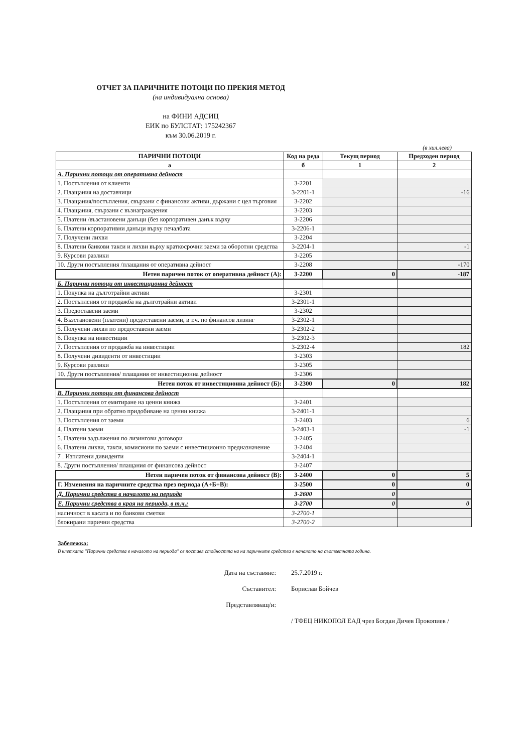ОТЧЕТ ЗА ПАРИЧНИТЕ ПОТОЦИ ПО ПРЕКИЯ МЕТОД
(на индивидуална основа)
на ФИНИ АДСИЦ
ЕИК по БУЛСТАТ: 175242367
към 30.06.2019 г.
(в хил.лева)
| ПАРИЧНИ ПОТОЦИ | Код на реда | Текущ период | Предходен период |
| --- | --- | --- | --- |
| а | б | 1 | 2 |
| А. Парични потоци от оперативна дейност | | | |
| 1. Постъпления от клиенти | 3-2201 | | |
| 2. Плащания на доставчици | 3-2201-1 | | -16 |
| 3. Плащания/постъпления, свързани с финансови активи, държани с цел търговия | 3-2202 | | |
| 4. Плащания, свързани с възнаграждения | 3-2203 | | |
| 5. Платени /възстановени данъци (без корпоративен данък върху | 3-2206 | | |
| 6. Платени корпоративни данъци върху печалбата | 3-2206-1 | | |
| 7. Получени лихви | 3-2204 | | |
| 8. Платени банкови такси и лихви върху краткосрочни заеми за оборотни средства | 3-2204-1 | | -1 |
| 9. Курсови разлики | 3-2205 | | |
| 10. Други постъпления /плащания от оперативна дейност | 3-2208 | | -170 |
| Нетен паричен поток от оперативна дейност (А): | 3-2200 | 0 | -187 |
| Б. Парични потоци от инвестиционна дейност | | | |
| 1. Покупка на дълготрайни активи | 3-2301 | | |
| 2. Постъпления от продажба на дълготрайни активи | 3-2301-1 | | |
| 3. Предоставени заеми | 3-2302 | | |
| 4. Възстановени (платени) предоставени заеми, в т.ч. по финансов лизинг | 3-2302-1 | | |
| 5. Получени лихви по предоставени заеми | 3-2302-2 | | |
| 6. Покупка на инвестиции | 3-2302-3 | | |
| 7. Постъпления от продажба на инвестиции | 3-2302-4 | | 182 |
| 8. Получени дивиденти от инвестиции | 3-2303 | | |
| 9. Курсови разлики | 3-2305 | | |
| 10. Други постъпления/ плащания от инвестиционна дейност | 3-2306 | | |
| Нетен поток от инвестиционна дейност (Б): | 3-2300 | 0 | 182 |
| В. Парични потоци от финансова дейност | | | |
| 1. Постъпления от емитиране на ценни книжа | 3-2401 | | |
| 2. Плащания при обратно придобиване на ценни книжа | 3-2401-1 | | |
| 3. Постъпления от заеми | 3-2403 | | 6 |
| 4. Платени заеми | 3-2403-1 | | -1 |
| 5. Платени задължения по лизингови договори | 3-2405 | | |
| 6. Платени лихви, такси, комисиони по заеми с инвестиционно предназначение | 3-2404 | | |
| 7 . Изплатени дивиденти | 3-2404-1 | | |
| 8. Други постъпления/ плащания от финансова дейност | 3-2407 | | |
| Нетен паричен поток от финансова дейност (В): | 3-2400 | 0 | 5 |
| Г. Изменения на паричните средства през периода (А+Б+В): | 3-2500 | 0 | 0 |
| Д. Парични средства в началото на периода | 3-2600 | 0 | |
| Е. Парични средства в края на периода, в т.ч.: | 3-2700 | 0 | 0 |
| наличност в касата и по банкови сметки | 3-2700-1 | | |
| блокирани парични средства | 3-2700-2 | | |
Забележка:
В клетката "Парични средства в началото на периода" се поставя стойността на на паричните средства в началото на съответната година.
Дата на съставяне: 25.7.2019 г.
Съставител: Борислав Бойчев
Представляващ/и:
/ ТФЕЦ НИКОПОЛ ЕАД чрез Богдан Дичев Прокопиев /